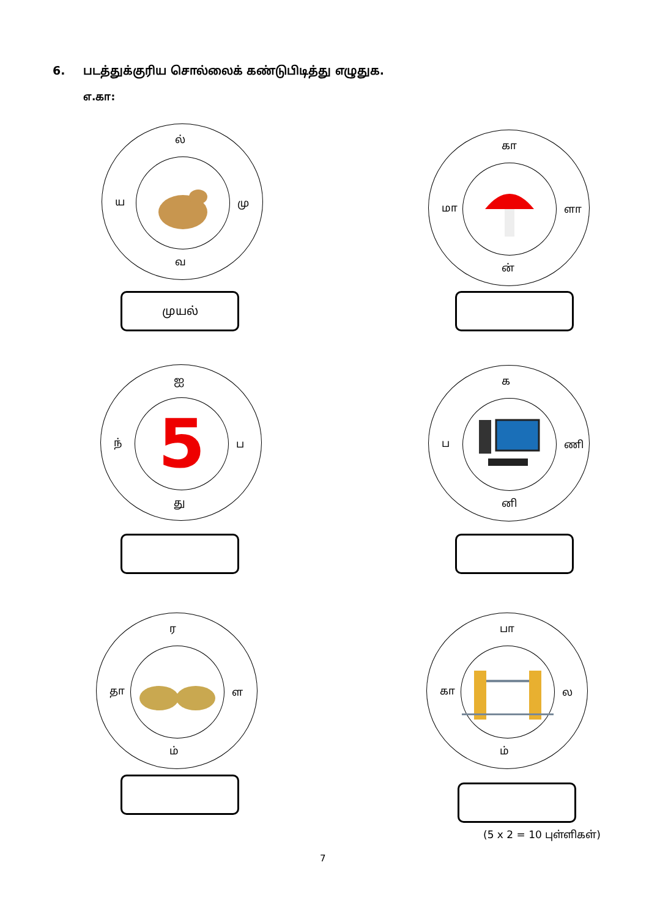6. படத்துக்குரிய சொல்லைக் கண்டுபிடித்து எழுதுக.
எ.கா:
ல்
ய மு
வ
முயல்
கா
மா ளா
ன்
5
ஐ
ந் ப
து
க
ப ணி
னி
ர
தா ள
ம்
பா
கா ல
ம்
(5 x 2 = 10 புள்ளிகள்)
7